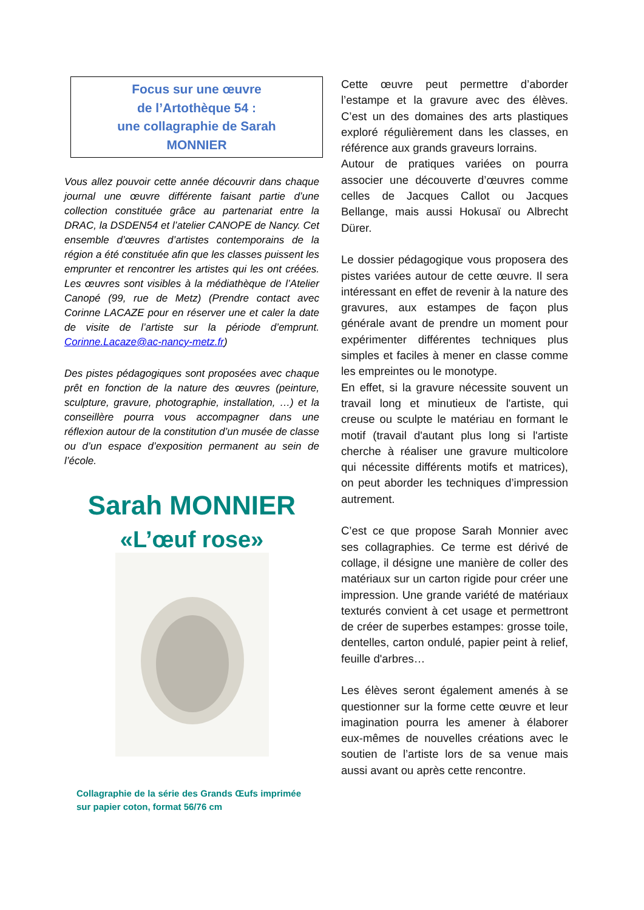Focus sur une œuvre
de l’Artothèque 54 :
une collagraphie de Sarah
MONNIER
Vous allez pouvoir cette année découvrir dans chaque journal une œuvre différente faisant partie d’une collection constituée grâce au partenariat entre la DRAC, la DSDEN54 et l’atelier CANOPE de Nancy. Cet ensemble d’œuvres d’artistes contemporains de la région a été constituée afin que les classes puissent les emprunter et rencontrer les artistes qui les ont créées. Les œuvres sont visibles à la médiathèque de l’Atelier Canopé (99, rue de Metz) (Prendre contact avec Corinne LACAZE pour en réserver une et caler la date de visite de l’artiste sur la période d’emprunt. Corinne.Lacaze@ac-nancy-metz.fr)
Des pistes pédagogiques sont proposées avec chaque prêt en fonction de la nature des œuvres (peinture, sculpture, gravure, photographie, installation, …) et la conseillère pourra vous accompagner dans une réflexion autour de la constitution d’un musée de classe ou d’un espace d’exposition permanent au sein de l’école.
Sarah MONNIER
«L’œuf rose»
Collagraphie de la série des Grands Œufs imprimée sur papier coton, format 56/76 cm
Cette œuvre peut permettre d’aborder l’estampe et la gravure avec des élèves. C’est un des domaines des arts plastiques exploré régulièrement dans les classes, en référence aux grands graveurs lorrains.
Autour de pratiques variées on pourra associer une découverte d’œuvres comme celles de Jacques Callot ou Jacques Bellange, mais aussi Hokusaï ou Albrecht Dürer.
Le dossier pédagogique vous proposera des pistes variées autour de cette œuvre. Il sera intéressant en effet de revenir à la nature des gravures, aux estampes de façon plus générale avant de prendre un moment pour expérimenter différentes techniques plus simples et faciles à mener en classe comme les empreintes ou le monotype.
En effet, si la gravure nécessite souvent un travail long et minutieux de l'artiste, qui creuse ou sculpte le matériau en formant le motif (travail d'autant plus long si l'artiste cherche à réaliser une gravure multicolore qui nécessite différents motifs et matrices), on peut aborder les techniques d’impression autrement.
C’est ce que propose Sarah Monnier avec ses collagraphies. Ce terme est dérivé de collage, il désigne une manière de coller des matériaux sur un carton rigide pour créer une impression. Une grande variété de matériaux texturés convient à cet usage et permettront de créer de superbes estampes: grosse toile, dentelles, carton ondulé, papier peint à relief, feuille d'arbres…
Les élèves seront également amenés à se questionner sur la forme cette œuvre et leur imagination pourra les amener à élaborer eux-mêmes de nouvelles créations avec le soutien de l’artiste lors de sa venue mais aussi avant ou après cette rencontre.